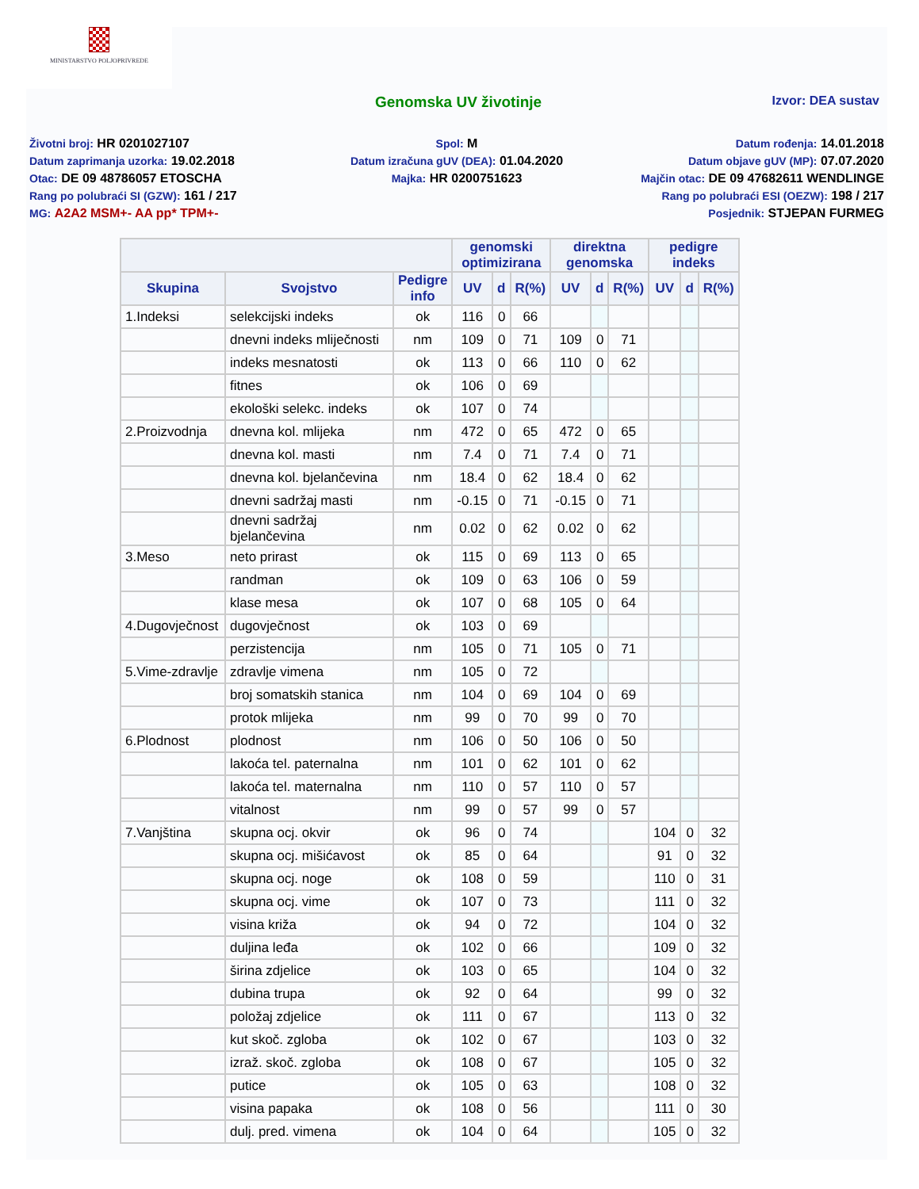MINISTARSTVO POLJOPRIVREDE
Genomska UV životinje Izvor: DEA sustav
Životni broj: HR 0201027107
Datum zaprimanja uzorka: 19.02.2018
Otac: DE 09 48786057 ETOSCHA
Rang po polubraći SI (GZW): 161 / 217
MG: A2A2 MSM+- AA pp* TPM+-
Spol: M
Datum izračuna gUV (DEA): 01.04.2020
Majka: HR 0200751623
Datum rođenja: 14.01.2018
Datum objave gUV (MP): 07.07.2020
Majčin otac: DE 09 47682611 WENDLINGE
Rang po polubraći ESI (OEZW): 198 / 217
Posjednik: STJEPAN FURMEG
| | | | genomski optimizirana | | | direktna genomska | | | pedigre indeks | | |
| --- | --- | --- | --- | --- | --- | --- | --- | --- | --- | --- | --- |
| Skupina | Svojstvo | Pedigre info | UV | d | R(%) | UV | d | R(%) | UV | d | R(%) |
| 1.Indeksi | selekcijski indeks | ok | 116 | 0 | 66 | | | | | | |
| | dnevni indeks mliječnosti | nm | 109 | 0 | 71 | 109 | 0 | 71 | | | |
| | indeks mesnatosti | ok | 113 | 0 | 66 | 110 | 0 | 62 | | | |
| | fitnes | ok | 106 | 0 | 69 | | | | | | |
| | ekološki selekc. indeks | ok | 107 | 0 | 74 | | | | | | |
| 2.Proizvodnja | dnevna kol. mlijeka | nm | 472 | 0 | 65 | 472 | 0 | 65 | | | |
| | dnevna kol. masti | nm | 7.4 | 0 | 71 | 7.4 | 0 | 71 | | | |
| | dnevna kol. bjelančevina | nm | 18.4 | 0 | 62 | 18.4 | 0 | 62 | | | |
| | dnevni sadržaj masti | nm | -0.15 | 0 | 71 | -0.15 | 0 | 71 | | | |
| | dnevni sadržaj bjelančevina | nm | 0.02 | 0 | 62 | 0.02 | 0 | 62 | | | |
| 3.Meso | neto prirast | ok | 115 | 0 | 69 | 113 | 0 | 65 | | | |
| | randman | ok | 109 | 0 | 63 | 106 | 0 | 59 | | | |
| | klase mesa | ok | 107 | 0 | 68 | 105 | 0 | 64 | | | |
| 4.Dugovječnost | dugovječnost | ok | 103 | 0 | 69 | | | | | | |
| | perzistencija | nm | 105 | 0 | 71 | 105 | 0 | 71 | | | |
| 5.Vime-zdravlje | zdravlje vimena | nm | 105 | 0 | 72 | | | | | | |
| | broj somatskih stanica | nm | 104 | 0 | 69 | 104 | 0 | 69 | | | |
| | protok mlijeka | nm | 99 | 0 | 70 | 99 | 0 | 70 | | | |
| 6.Plodnost | plodnost | nm | 106 | 0 | 50 | 106 | 0 | 50 | | | |
| | lakoća tel. paternalna | nm | 101 | 0 | 62 | 101 | 0 | 62 | | | |
| | lakoća tel. maternalna | nm | 110 | 0 | 57 | 110 | 0 | 57 | | | |
| | vitalnost | nm | 99 | 0 | 57 | 99 | 0 | 57 | | | |
| 7.Vanjština | skupna ocj. okvir | ok | 96 | 0 | 74 | | | | 104 | 0 | 32 |
| | skupna ocj. mišićavost | ok | 85 | 0 | 64 | | | | 91 | 0 | 32 |
| | skupna ocj. noge | ok | 108 | 0 | 59 | | | | 110 | 0 | 31 |
| | skupna ocj. vime | ok | 107 | 0 | 73 | | | | 111 | 0 | 32 |
| | visina križa | ok | 94 | 0 | 72 | | | | 104 | 0 | 32 |
| | duljina leđa | ok | 102 | 0 | 66 | | | | 109 | 0 | 32 |
| | širina zdjelice | ok | 103 | 0 | 65 | | | | 104 | 0 | 32 |
| | dubina trupa | ok | 92 | 0 | 64 | | | | 99 | 0 | 32 |
| | položaj zdjelice | ok | 111 | 0 | 67 | | | | 113 | 0 | 32 |
| | kut skoč. zgloba | ok | 102 | 0 | 67 | | | | 103 | 0 | 32 |
| | izraž. skoč. zgloba | ok | 108 | 0 | 67 | | | | 105 | 0 | 32 |
| | putice | ok | 105 | 0 | 63 | | | | 108 | 0 | 32 |
| | visina papaka | ok | 108 | 0 | 56 | | | | 111 | 0 | 30 |
| | dulj. pred. vimena | ok | 104 | 0 | 64 | | | | 105 | 0 | 32 |